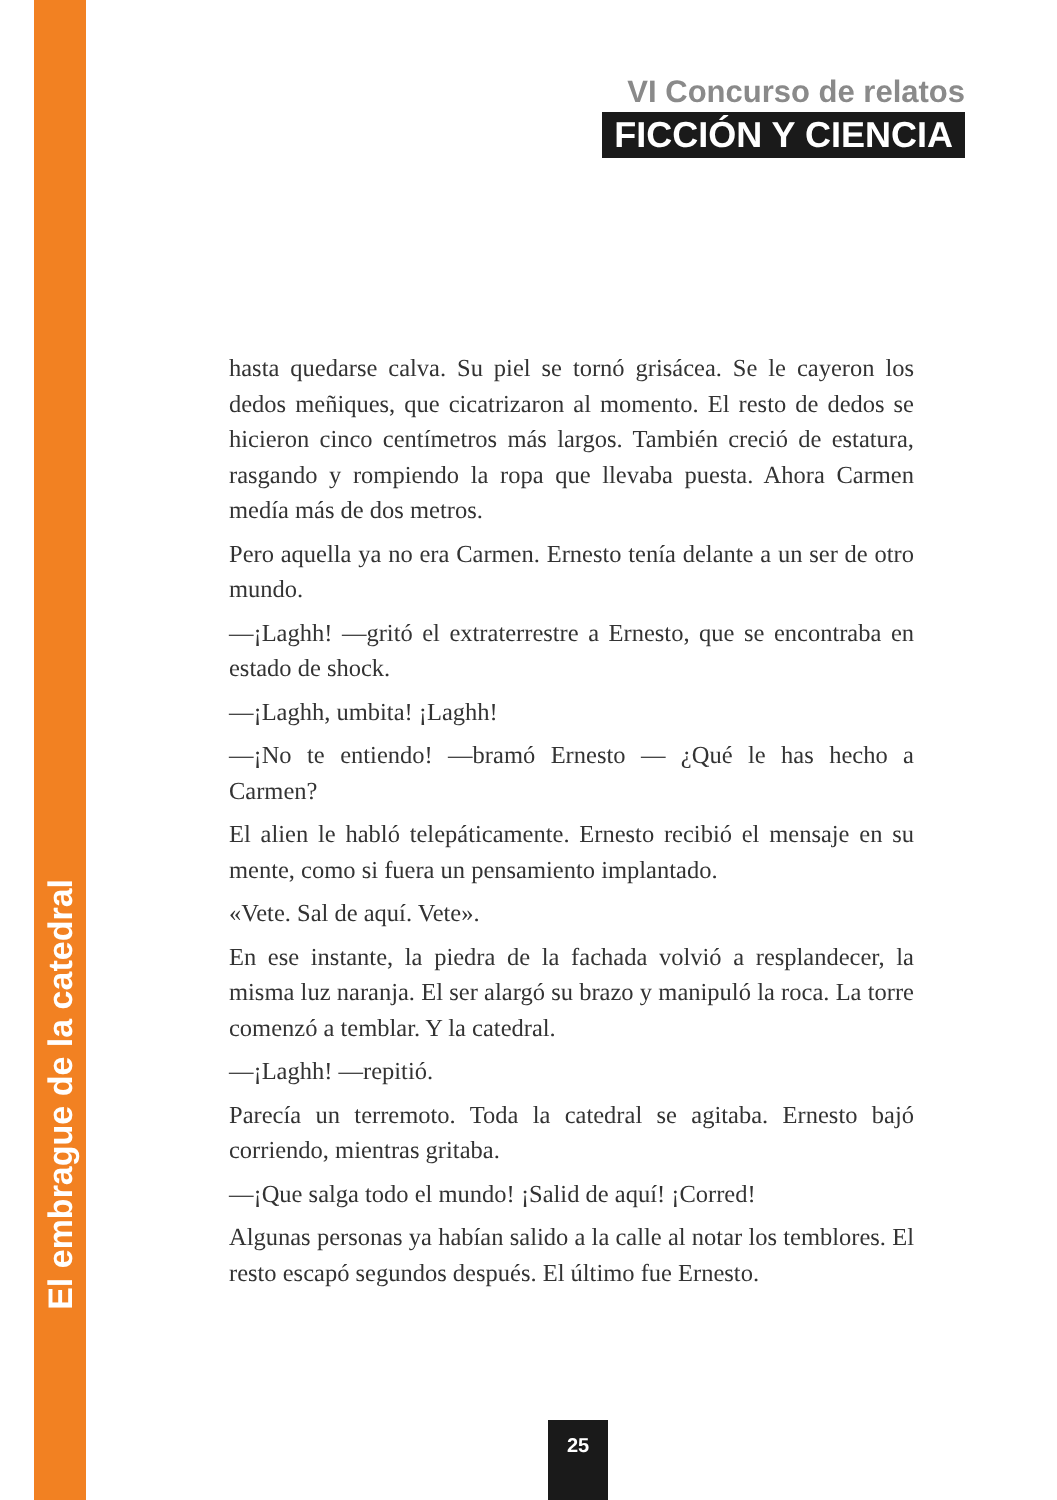VI Concurso de relatos
FICCIÓN Y CIENCIA
hasta quedarse calva. Su piel se tornó grisácea. Se le cayeron los dedos meñiques, que cicatrizaron al momento. El resto de dedos se hicieron cinco centímetros más largos. También creció de estatura, rasgando y rompiendo la ropa que llevaba puesta. Ahora Carmen medía más de dos metros.
Pero aquella ya no era Carmen. Ernesto tenía delante a un ser de otro mundo.
—¡Laghh! —gritó el extraterrestre a Ernesto, que se encontraba en estado de shock.
—¡Laghh, umbita! ¡Laghh!
—¡No te entiendo! —bramó Ernesto — ¿Qué le has hecho a Carmen?
El alien le habló telepáticamente. Ernesto recibió el mensaje en su mente, como si fuera un pensamiento implantado.
«Vete. Sal de aquí. Vete».
En ese instante, la piedra de la fachada volvió a resplandecer, la misma luz naranja. El ser alargó su brazo y manipuló la roca. La torre comenzó a temblar. Y la catedral.
—¡Laghh! —repitió.
Parecía un terremoto. Toda la catedral se agitaba. Ernesto bajó corriendo, mientras gritaba.
—¡Que salga todo el mundo! ¡Salid de aquí! ¡Corred!
Algunas personas ya habían salido a la calle al notar los temblores. El resto escapó segundos después. El último fue Ernesto.
25
El embrague de la catedral